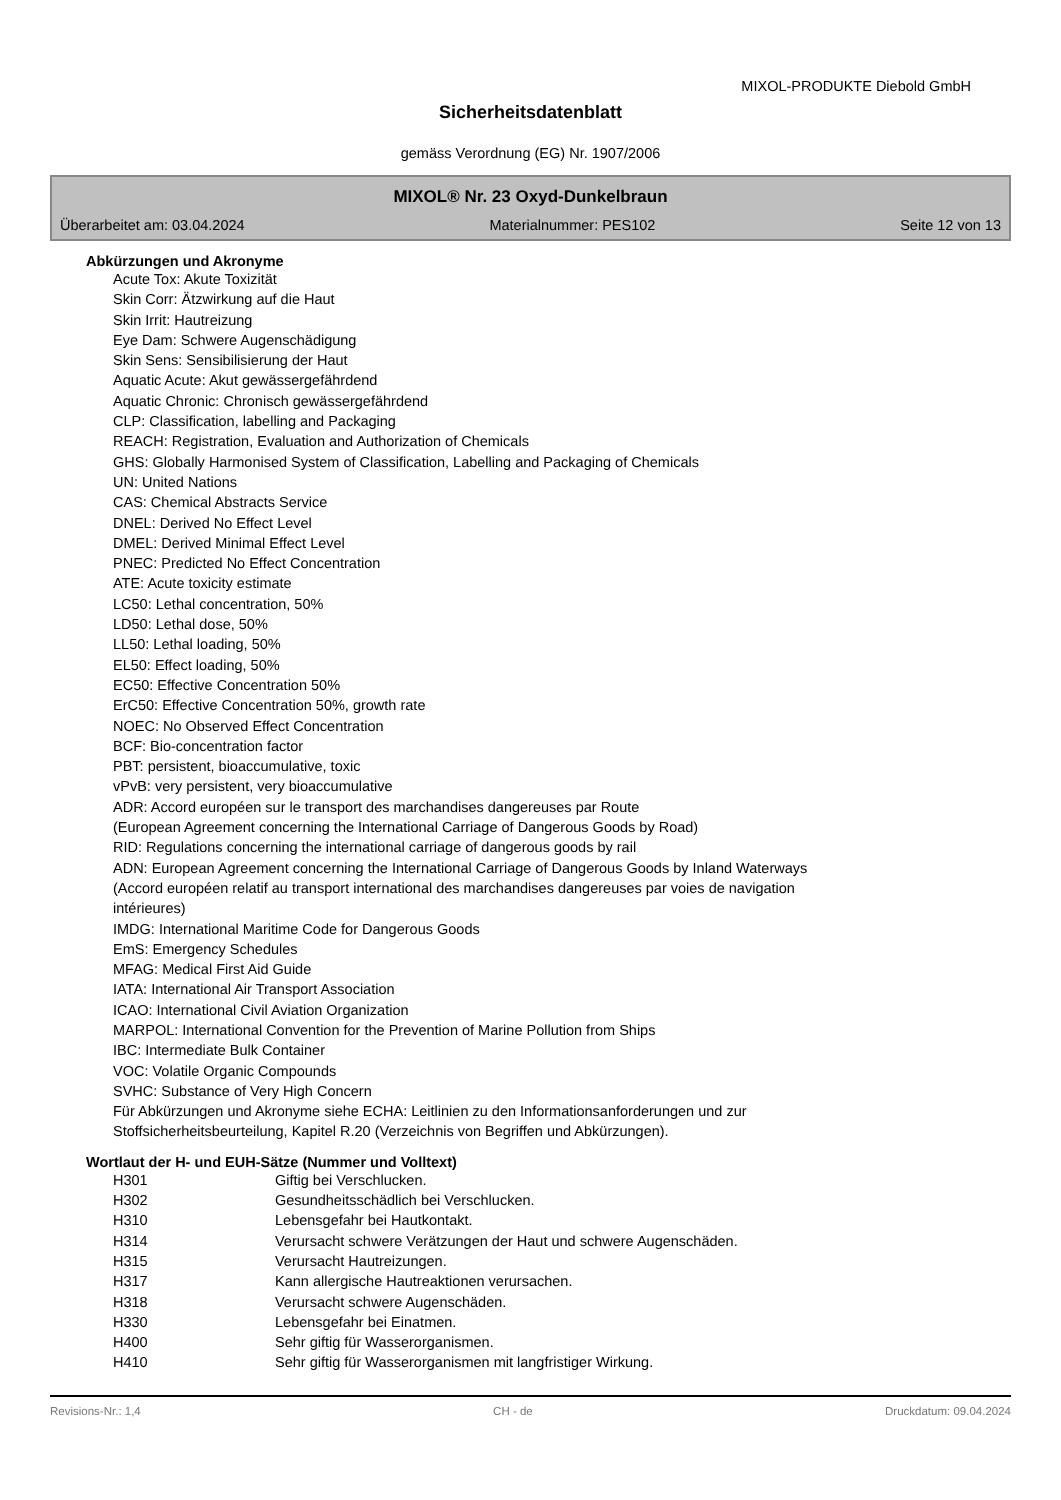MIXOL-PRODUKTE Diebold GmbH
Sicherheitsdatenblatt
gemäss Verordnung (EG) Nr. 1907/2006
MIXOL® Nr. 23 Oxyd-Dunkelbraun
Überarbeitet am: 03.04.2024 Materialnummer: PES102 Seite 12 von 13
Abkürzungen und Akronyme
Acute Tox: Akute Toxizität
Skin Corr: Ätzwirkung auf die Haut
Skin Irrit: Hautreizung
Eye Dam: Schwere Augenschädigung
Skin Sens: Sensibilisierung der Haut
Aquatic Acute: Akut gewässergefährdend
Aquatic Chronic: Chronisch gewässergefährdend
CLP: Classification, labelling and Packaging
REACH: Registration, Evaluation and Authorization of Chemicals
GHS: Globally Harmonised System of Classification, Labelling and Packaging of Chemicals
UN: United Nations
CAS: Chemical Abstracts Service
DNEL: Derived No Effect Level
DMEL: Derived Minimal Effect Level
PNEC: Predicted No Effect Concentration
ATE: Acute toxicity estimate
LC50: Lethal concentration, 50%
LD50: Lethal dose, 50%
LL50: Lethal loading, 50%
EL50: Effect loading, 50%
EC50: Effective Concentration 50%
ErC50: Effective Concentration 50%, growth rate
NOEC: No Observed Effect Concentration
BCF: Bio-concentration factor
PBT: persistent, bioaccumulative, toxic
vPvB: very persistent, very bioaccumulative
ADR: Accord européen sur le transport des marchandises dangereuses par Route
(European Agreement concerning the International Carriage of Dangerous Goods by Road)
RID: Regulations concerning the international carriage of dangerous goods by rail
ADN: European Agreement concerning the International Carriage of Dangerous Goods by Inland Waterways
(Accord européen relatif au transport international des marchandises dangereuses par voies de navigation
intérieures)
IMDG: International Maritime Code for Dangerous Goods
EmS: Emergency Schedules
MFAG: Medical First Aid Guide
IATA: International Air Transport Association
ICAO: International Civil Aviation Organization
MARPOL: International Convention for the Prevention of Marine Pollution from Ships
IBC: Intermediate Bulk Container
VOC: Volatile Organic Compounds
SVHC: Substance of Very High Concern
Für Abkürzungen und Akronyme siehe ECHA: Leitlinien zu den Informationsanforderungen und zur
Stoffsicherheitsbeurteilung, Kapitel R.20 (Verzeichnis von Begriffen und Abkürzungen).
Wortlaut der H- und EUH-Sätze (Nummer und Volltext)
| H301 | Giftig bei Verschlucken. |
| H302 | Gesundheitsschädlich bei Verschlucken. |
| H310 | Lebensgefahr bei Hautkontakt. |
| H314 | Verursacht schwere Verätzungen der Haut und schwere Augenschäden. |
| H315 | Verursacht Hautreizungen. |
| H317 | Kann allergische Hautreaktionen verursachen. |
| H318 | Verursacht schwere Augenschäden. |
| H330 | Lebensgefahr bei Einatmen. |
| H400 | Sehr giftig für Wasserorganismen. |
| H410 | Sehr giftig für Wasserorganismen mit langfristiger Wirkung. |
Revisions-Nr.: 1,4 CH - de Druckdatum: 09.04.2024